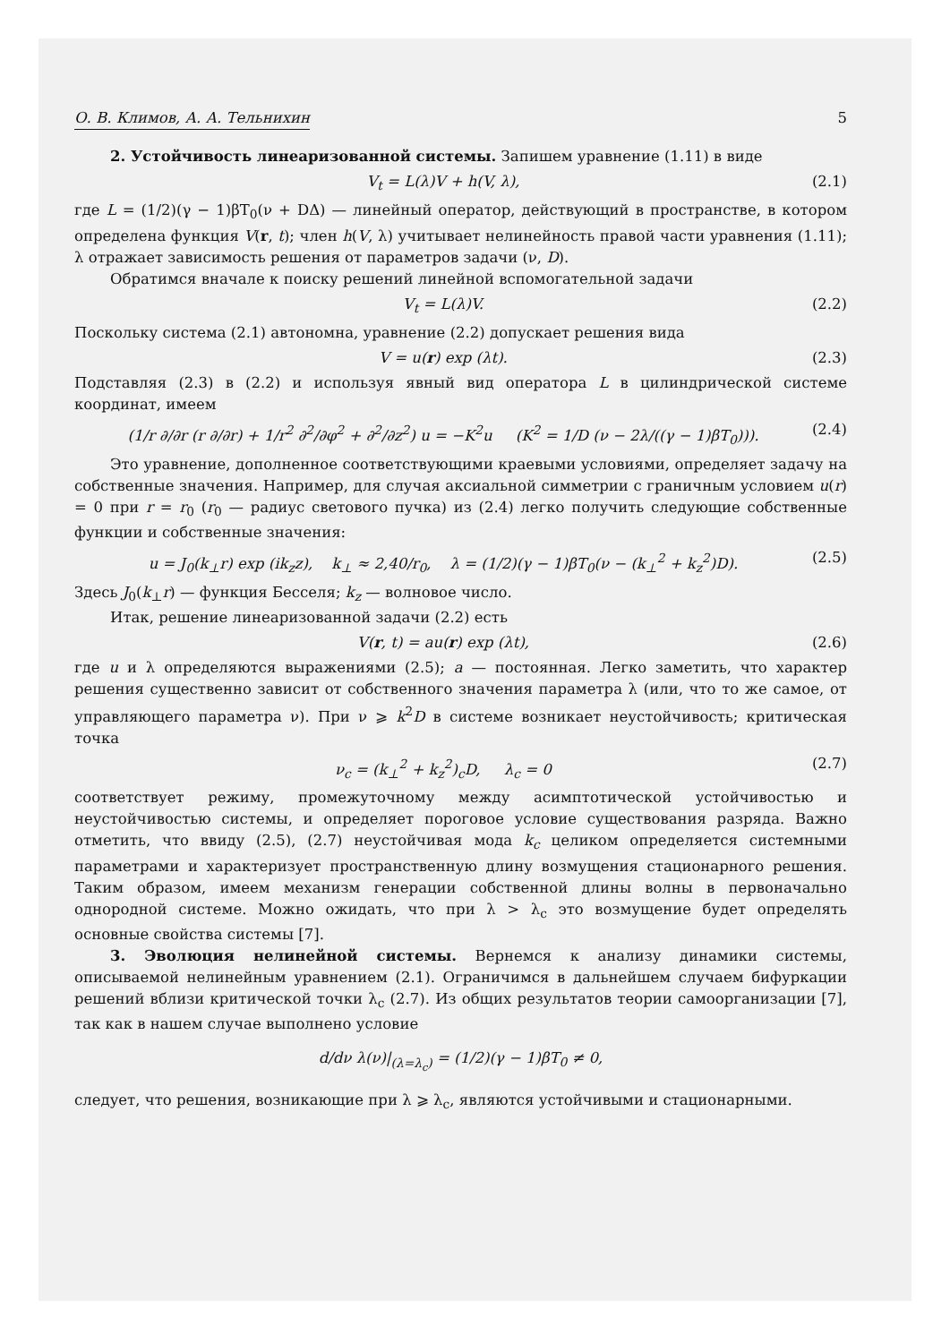О. В. Климов, А. А. Тельнихин 5
2. Устойчивость линеаризованной системы. Запишем уравнение (1.11) в виде
V<sub>t</sub> = L(λ)V + h(V, λ), (2.1)
где L = (1/2)(γ − 1)βT<sub>0</sub>(ν + DΔ) — линейный оператор, действующий в пространстве, в котором определена функция V(r, t); член h(V, λ) учитывает нелинейность правой части уравнения (1.11); λ отражает зависимость решения от параметров задачи (ν, D).
Обратимся вначале к поиску решений линейной вспомогательной задачи
V<sub>t</sub> = L(λ)V. (2.2)
Поскольку система (2.1) автономна, уравнение (2.2) допускает решения вида
V = u(r) exp (λt). (2.3)
Подставляя (2.3) в (2.2) и используя явный вид оператора L в цилиндрической системе координат, имеем
(1/r ∂/∂r (r ∂/∂r) + 1/r<sup>2</sup> ∂<sup>2</sup>/∂φ<sup>2</sup> + ∂<sup>2</sup>/∂z<sup>2</sup>) u = −K<sup>2</sup>u (K<sup>2</sup> = 1/D (ν − 2λ/((γ − 1)βT<sub>0</sub>))). (2.4)
Это уравнение, дополненное соответствующими краевыми условиями, определяет задачу на собственные значения. Например, для случая аксиальной симметрии с граничным условием u(r) = 0 при r = r<sub>0</sub> (r<sub>0</sub> — радиус светового пучка) из (2.4) легко получить следующие собственные функции и собственные значения:
u = J<sub>0</sub>(k<sub>⊥</sub>r) exp (ik<sub>z</sub>z), k<sub>⊥</sub> ≈ 2,40/r<sub>0</sub>, λ = (1/2)(γ − 1)βT<sub>0</sub>(ν − (k<sub>⊥</sub><sup>2</sup> + k<sub>z</sub><sup>2</sup>)D). (2.5)
Здесь J<sub>0</sub>(k<sub>⊥</sub>r) — функция Бесселя; k<sub>z</sub> — волновое число.
Итак, решение линеаризованной задачи (2.2) есть
V(r, t) = au(r) exp (λt), (2.6)
где u и λ определяются выражениями (2.5); a — постоянная. Легко заметить, что характер решения существенно зависит от собственного значения параметра λ (или, что то же самое, от управляющего параметра ν). При ν ⩾ k<sup>2</sup>D в системе возникает неустойчивость; критическая точка
ν<sub>c</sub> = (k<sub>⊥</sub><sup>2</sup> + k<sub>z</sub><sup>2</sup>)<sub>c</sub>D, λ<sub>c</sub> = 0 (2.7)
соответствует режиму, промежуточному между асимптотической устойчивостью и неустойчивостью системы, и определяет пороговое условие существования разряда. Важно отметить, что ввиду (2.5), (2.7) неустойчивая мода k<sub>c</sub> целиком определяется системными параметрами и характеризует пространственную длину возмущения стационарного решения. Таким образом, имеем механизм генерации собственной длины волны в первоначально однородной системе. Можно ожидать, что при λ > λ<sub>c</sub> это возмущение будет определять основные свойства системы [7].
3. Эволюция нелинейной системы. Вернемся к анализу динамики системы, описываемой нелинейным уравнением (2.1). Ограничимся в дальнейшем случаем бифуркации решений вблизи критической точки λ<sub>c</sub> (2.7). Из общих результатов теории самоорганизации [7], так как в нашем случае выполнено условие
d/dν λ(ν)|<sub>(λ=λ<sub>c</sub>)</sub> = (1/2)(γ − 1)βT<sub>0</sub> ≠ 0,
следует, что решения, возникающие при λ ⩾ λ<sub>c</sub>, являются устойчивыми и стационарными.